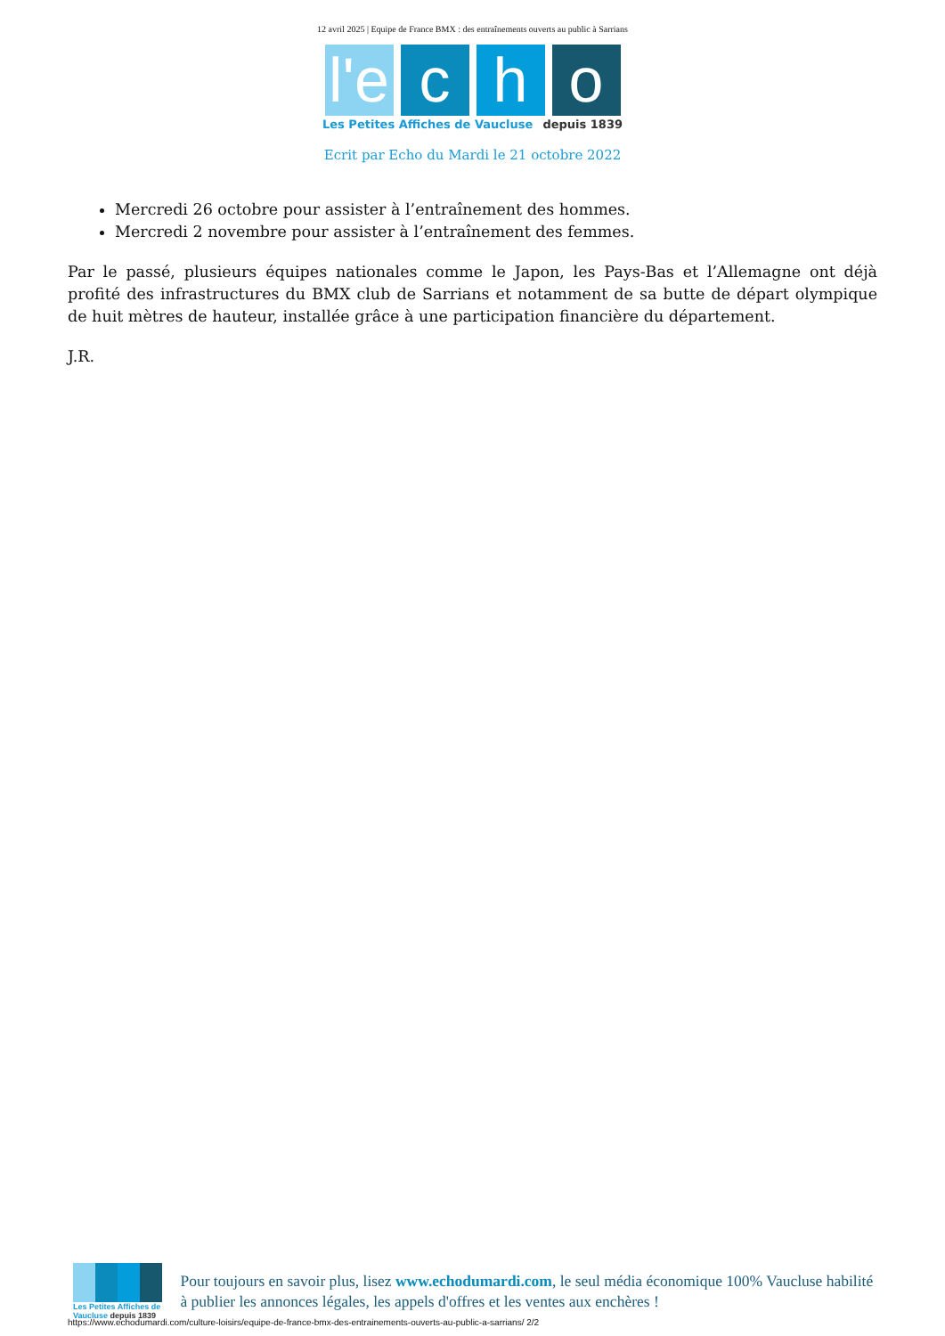12 avril 2025 | Equipe de France BMX : des entraînements ouverts au public à Sarrians
l'e c h o
Les Petites Affiches de Vaucluse depuis 1839
Ecrit par Echo du Mardi le 21 octobre 2022
Mercredi 26 octobre pour assister à l’entraînement des hommes.
Mercredi 2 novembre pour assister à l’entraînement des femmes.
Par le passé, plusieurs équipes nationales comme le Japon, les Pays-Bas et l’Allemagne ont déjà profité des infrastructures du BMX club de Sarrians et notamment de sa butte de départ olympique de huit mètres de hauteur, installée grâce à une participation financière du département.
J.R.
Les Petites Affiches de Vaucluse depuis 1839
Pour toujours en savoir plus, lisez www.echodumardi.com, le seul média économique 100% Vaucluse habilité à publier les annonces légales, les appels d'offres et les ventes aux enchères !
https://www.echodumardi.com/culture-loisirs/equipe-de-france-bmx-des-entrainements-ouverts-au-public-a-sarrians/ 2/2